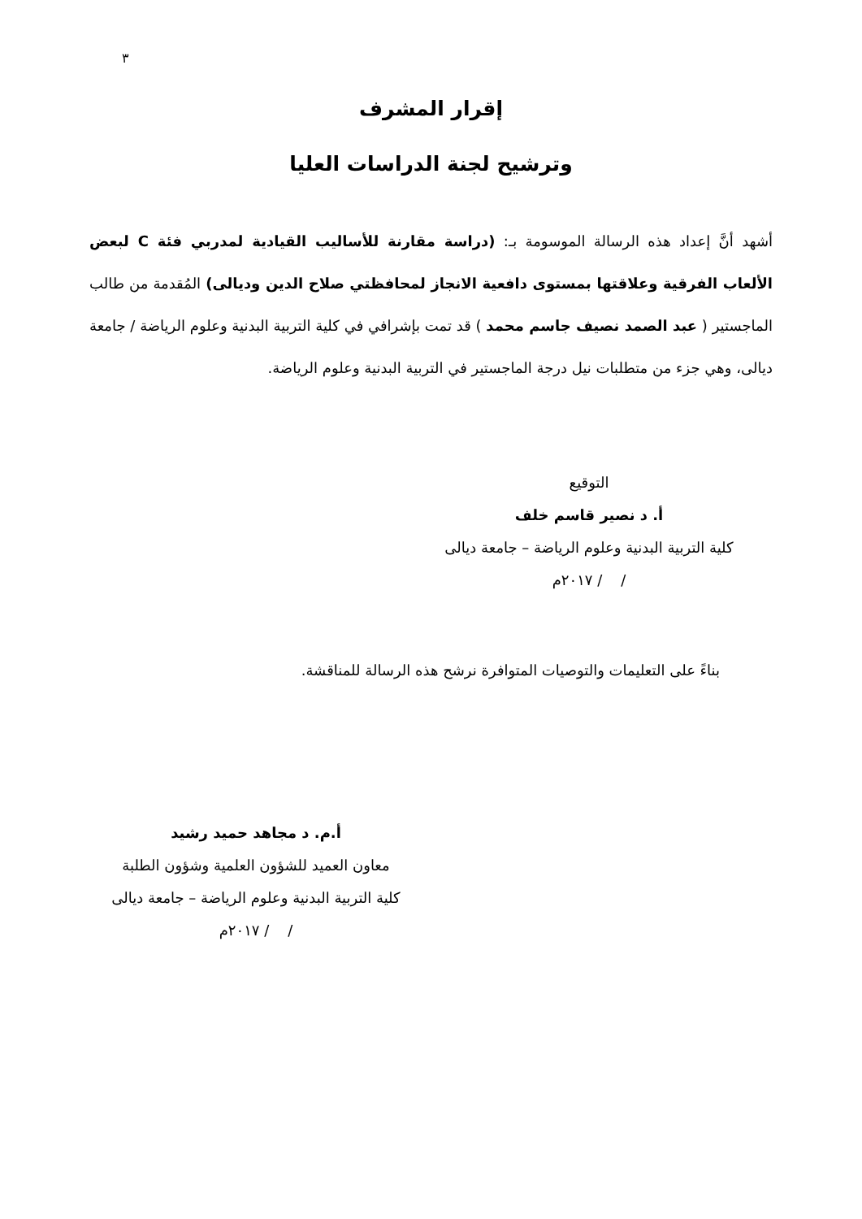٣
إقرار المشرف
وترشيح لجنة الدراسات العليا
أشهد أنَّ إعداد هذه الرسالة الموسومة بـ: (دراسة مقارنة للأساليب القيادية لمدربي فئة C لبعض الألعاب الفرقية وعلاقتها بمستوى دافعية الانجاز لمحافظتي صلاح الدين وديالى) المُقدمة من طالب الماجستير ( عبد الصمد نصيف جاسم محمد ) قد تمت بإشرافي في كلية التربية البدنية وعلوم الرياضة / جامعة ديالى، وهي جزء من متطلبات نيل درجة الماجستير في التربية البدنية وعلوم الرياضة.
التوقيع
أ. د نصير قاسم خلف
كلية التربية البدنية وعلوم الرياضة – جامعة ديالى
/ / ٢٠١٧م
بناءً على التعليمات والتوصيات المتوافرة نرشح هذه الرسالة للمناقشة.
أ.م. د مجاهد حميد رشيد
معاون العميد للشؤون العلمية وشؤون الطلبة
كلية التربية البدنية وعلوم الرياضة – جامعة ديالى
/ / ٢٠١٧م